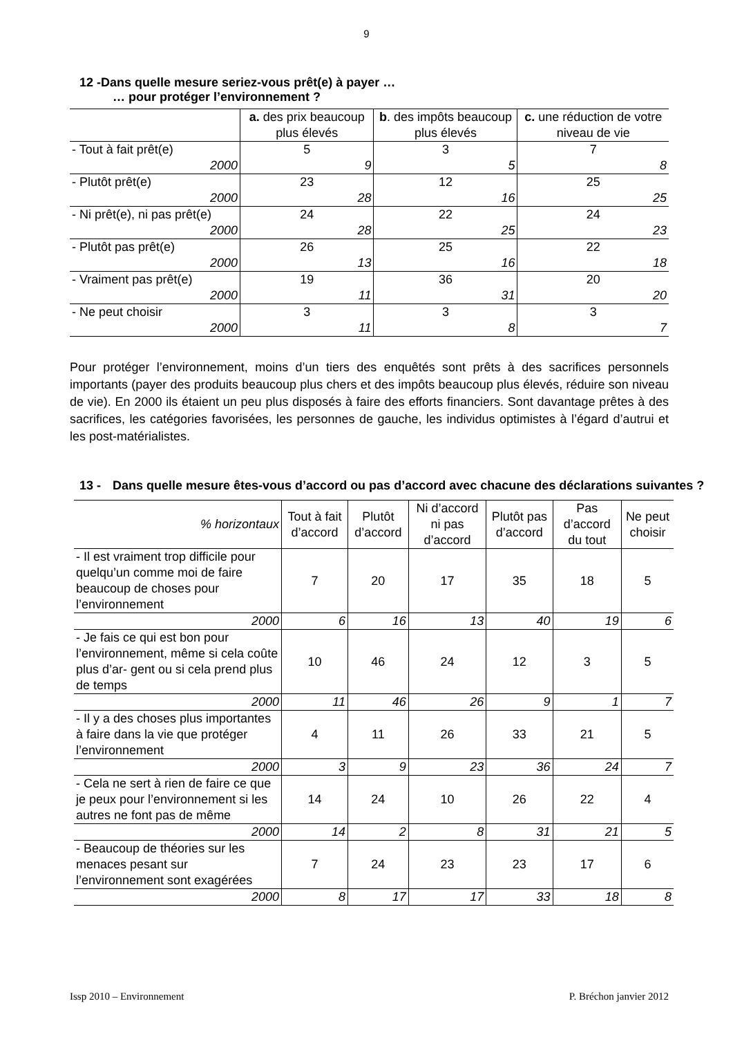9
12 -Dans quelle mesure seriez-vous prêt(e) à payer …
… pour protéger l’environnement ?
| | a. des prix beaucoup plus élevés | b . des impôts beaucoup plus élevés | c. une réduction de votre niveau de vie |
| - Tout à fait prêt(e) | 5 | 3 | 7 |
| 2000 | 9 | 5 | 8 |
| - Plutôt prêt(e) | 23 | 12 | 25 |
| 2000 | 28 | 16 | 25 |
| - Ni prêt(e), ni pas prêt(e) | 24 | 22 | 24 |
| 2000 | 28 | 25 | 23 |
| - Plutôt pas prêt(e) | 26 | 25 | 22 |
| 2000 | 13 | 16 | 18 |
| - Vraiment pas prêt(e) | 19 | 36 | 20 |
| 2000 | 11 | 31 | 20 |
| - Ne peut choisir | 3 | 3 | 3 |
| 2000 | 11 | 8 | 7 |
Pour protéger l’environnement, moins d’un tiers des enquêtés sont prêts à des sacrifices personnels importants (payer des produits beaucoup plus chers et des impôts beaucoup plus élevés, réduire son niveau de vie). En 2000 ils étaient un peu plus disposés à faire des efforts financiers. Sont davantage prêtes à des sacrifices, les catégories favorisées, les personnes de gauche, les individus optimistes à l’égard d’autrui et les post-matérialistes.
13 - Dans quelle mesure êtes-vous d’accord ou pas d’accord avec chacune des déclarations suivantes ?
| % horizontaux | Tout à fait d’accord | Plutôt d’accord | Ni d’accord ni pas d’accord | Plutôt pas d’accord | Pas d’accord du tout | Ne peut choisir |
| - Il est vraiment trop difficile pour quelqu’un comme moi de faire beaucoup de choses pour l’environnement | 7 | 20 | 17 | 35 | 18 | 5 |
| 2000 | 6 | 16 | 13 | 40 | 19 | 6 |
| - Je fais ce qui est bon pour l’environnement, même si cela coûte plus d’ar- gent ou si cela prend plus de temps | 10 | 46 | 24 | 12 | 3 | 5 |
| 2000 | 11 | 46 | 26 | 9 | 1 | 7 |
| - Il y a des choses plus importantes à faire dans la vie que protéger l’environnement | 4 | 11 | 26 | 33 | 21 | 5 |
| 2000 | 3 | 9 | 23 | 36 | 24 | 7 |
| - Cela ne sert à rien de faire ce que je peux pour l’environnement si les autres ne font pas de même | 14 | 24 | 10 | 26 | 22 | 4 |
| 2000 | 14 | 2 | 8 | 31 | 21 | 5 |
| - Beaucoup de théories sur les menaces pesant sur l’environnement sont exagérées | 7 | 24 | 23 | 23 | 17 | 6 |
| 2000 | 8 | 17 | 17 | 33 | 18 | 8 |
Issp 2010 – Environnement P. Bréchon janvier 2012